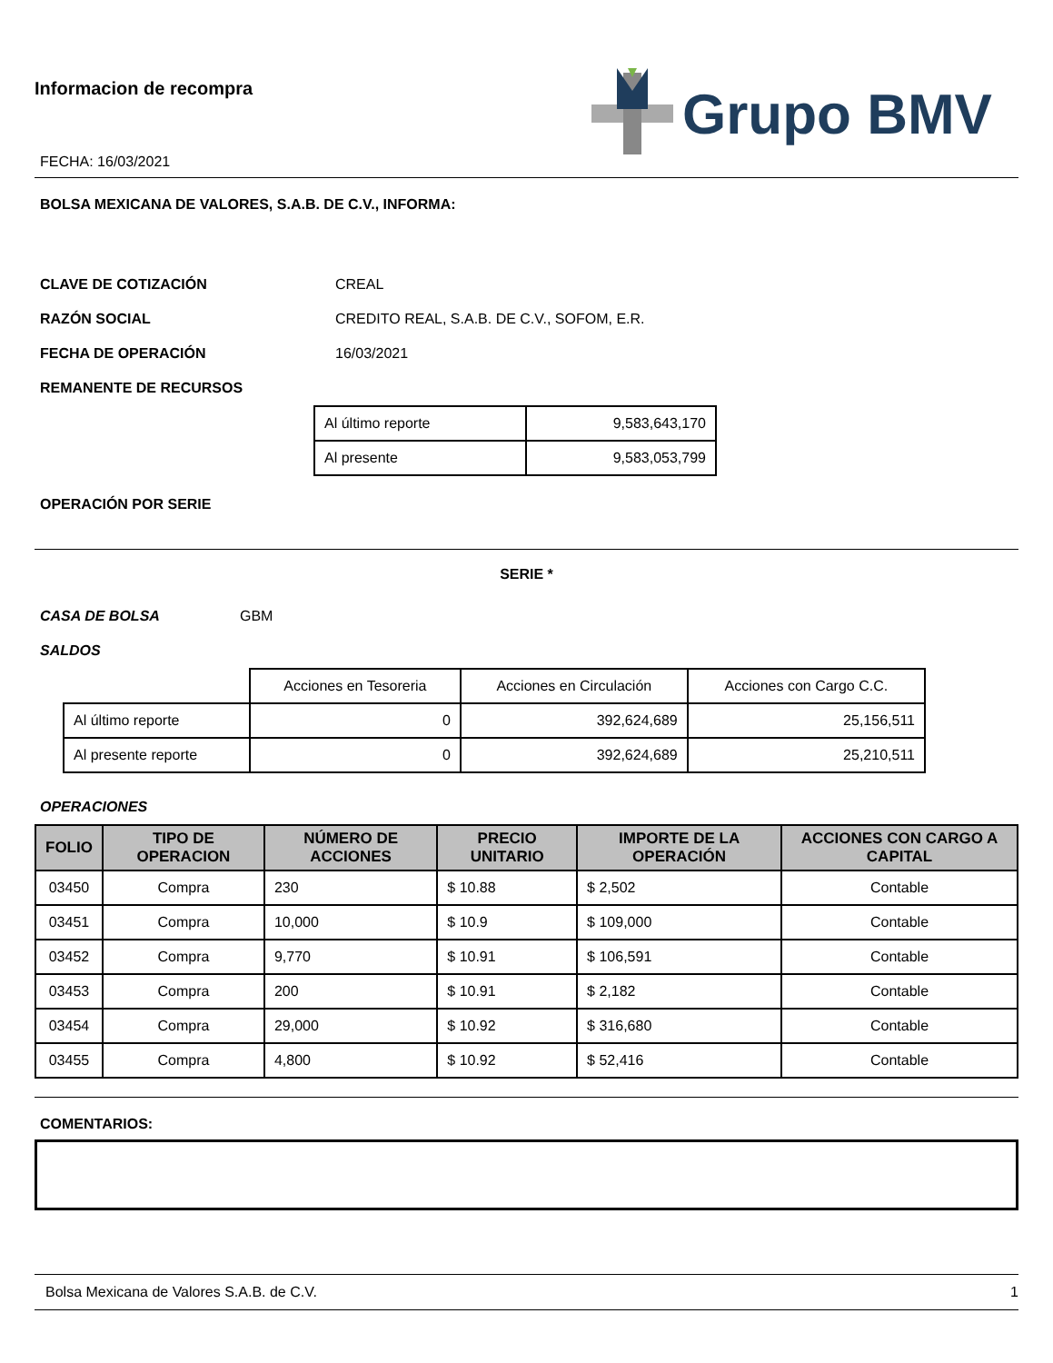Informacion de recompra
FECHA: 16/03/2021
Grupo BMV
BOLSA MEXICANA DE VALORES, S.A.B. DE C.V., INFORMA:
CLAVE DE COTIZACIÓN CREAL
RAZÓN SOCIAL CREDITO REAL, S.A.B. DE C.V., SOFOM, E.R.
FECHA DE OPERACIÓN 16/03/2021
REMANENTE DE RECURSOS
| Al último reporte | 9,583,643,170 |
| Al presente | 9,583,053,799 |
OPERACIÓN POR SERIE
SERIE *
CASA DE BOLSA GBM
SALDOS
| | Acciones en Tesoreria | Acciones en Circulación | Acciones con Cargo C.C. |
| Al último reporte | 0 | 392,624,689 | 25,156,511 |
| Al presente reporte | 0 | 392,624,689 | 25,210,511 |
OPERACIONES
| FOLIO | TIPO DE OPERACION | NÚMERO DE ACCIONES | PRECIO UNITARIO | IMPORTE DE LA OPERACIÓN | ACCIONES CON CARGO A CAPITAL |
| --- | --- | --- | --- | --- | --- |
| 03450 | Compra | 230 | $ 10.88 | $ 2,502 | Contable |
| 03451 | Compra | 10,000 | $ 10.9 | $ 109,000 | Contable |
| 03452 | Compra | 9,770 | $ 10.91 | $ 106,591 | Contable |
| 03453 | Compra | 200 | $ 10.91 | $ 2,182 | Contable |
| 03454 | Compra | 29,000 | $ 10.92 | $ 316,680 | Contable |
| 03455 | Compra | 4,800 | $ 10.92 | $ 52,416 | Contable |
COMENTARIOS:
Bolsa Mexicana de Valores S.A.B. de C.V. 1